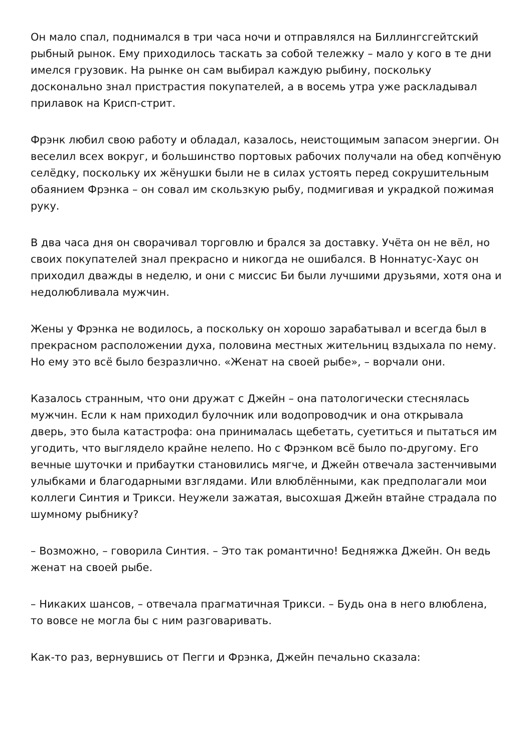Он мало спал, поднимался в три часа ночи и отправлялся на Биллингсгейтский рыбный рынок. Ему приходилось таскать за собой тележку – мало у кого в те дни имелся грузовик. На рынке он сам выбирал каждую рыбину, поскольку досконально знал пристрастия покупателей, а в восемь утра уже раскладывал прилавок на Крисп-стрит.
Фрэнк любил свою работу и обладал, казалось, неистощимым запасом энергии. Он веселил всех вокруг, и большинство портовых рабочих получали на обед копчёную селёдку, поскольку их жёнушки были не в силах устоять перед сокрушительным обаянием Фрэнка – он совал им скользкую рыбу, подмигивая и украдкой пожимая руку.
В два часа дня он сворачивал торговлю и брался за доставку. Учёта он не вёл, но своих покупателей знал прекрасно и никогда не ошибался. В Ноннатус-Хаус он приходил дважды в неделю, и они с миссис Би были лучшими друзьями, хотя она и недолюбливала мужчин.
Жены у Фрэнка не водилось, а поскольку он хорошо зарабатывал и всегда был в прекрасном расположении духа, половина местных жительниц вздыхала по нему. Но ему это всё было безразлично. «Женат на своей рыбе», – ворчали они.
Казалось странным, что они дружат с Джейн – она патологически стеснялась мужчин. Если к нам приходил булочник или водопроводчик и она открывала дверь, это была катастрофа: она принималась щебетать, суетиться и пытаться им угодить, что выглядело крайне нелепо. Но с Фрэнком всё было по-другому. Его вечные шуточки и прибаутки становились мягче, и Джейн отвечала застенчивыми улыбками и благодарными взглядами. Или влюблёнными, как предполагали мои коллеги Синтия и Трикси. Неужели зажатая, высохшая Джейн втайне страдала по шумному рыбнику?
– Возможно, – говорила Синтия. – Это так романтично! Бедняжка Джейн. Он ведь женат на своей рыбе.
– Никаких шансов, – отвечала прагматичная Трикси. – Будь она в него влюблена, то вовсе не могла бы с ним разговаривать.
Как-то раз, вернувшись от Пегги и Фрэнка, Джейн печально сказала: